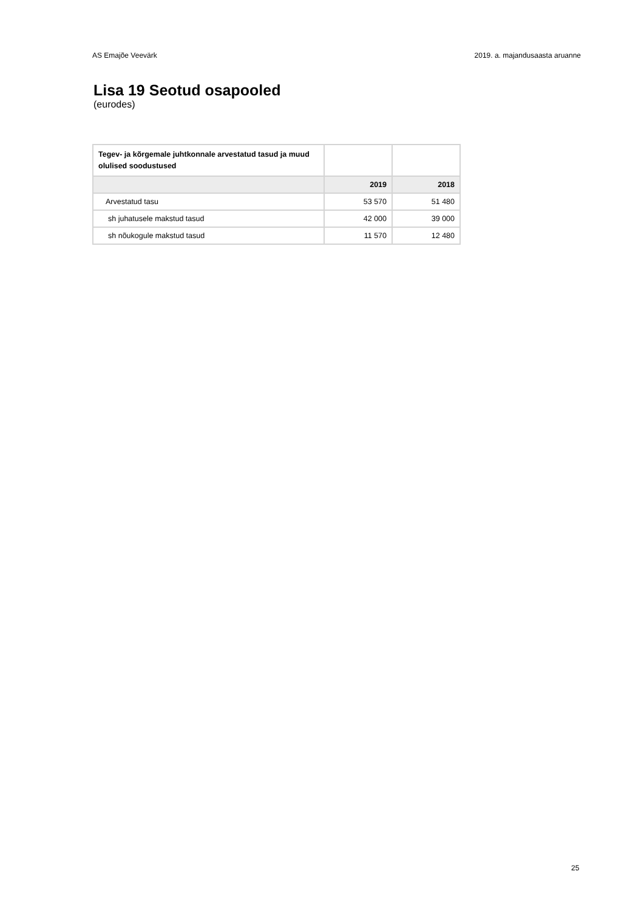AS Emajõe Veevärk 2019. a. majandusaasta aruanne
Lisa 19 Seotud osapooled
(eurodes)
| Tegev- ja kõrgemale juhtkonnale arvestatud tasud ja muud olulised soodustused | | |
| | 2019 | 2018 |
| Arvestatud tasu | 53 570 | 51 480 |
| sh juhatusele makstud tasud | 42 000 | 39 000 |
| sh nõukogule makstud tasud | 11 570 | 12 480 |
25